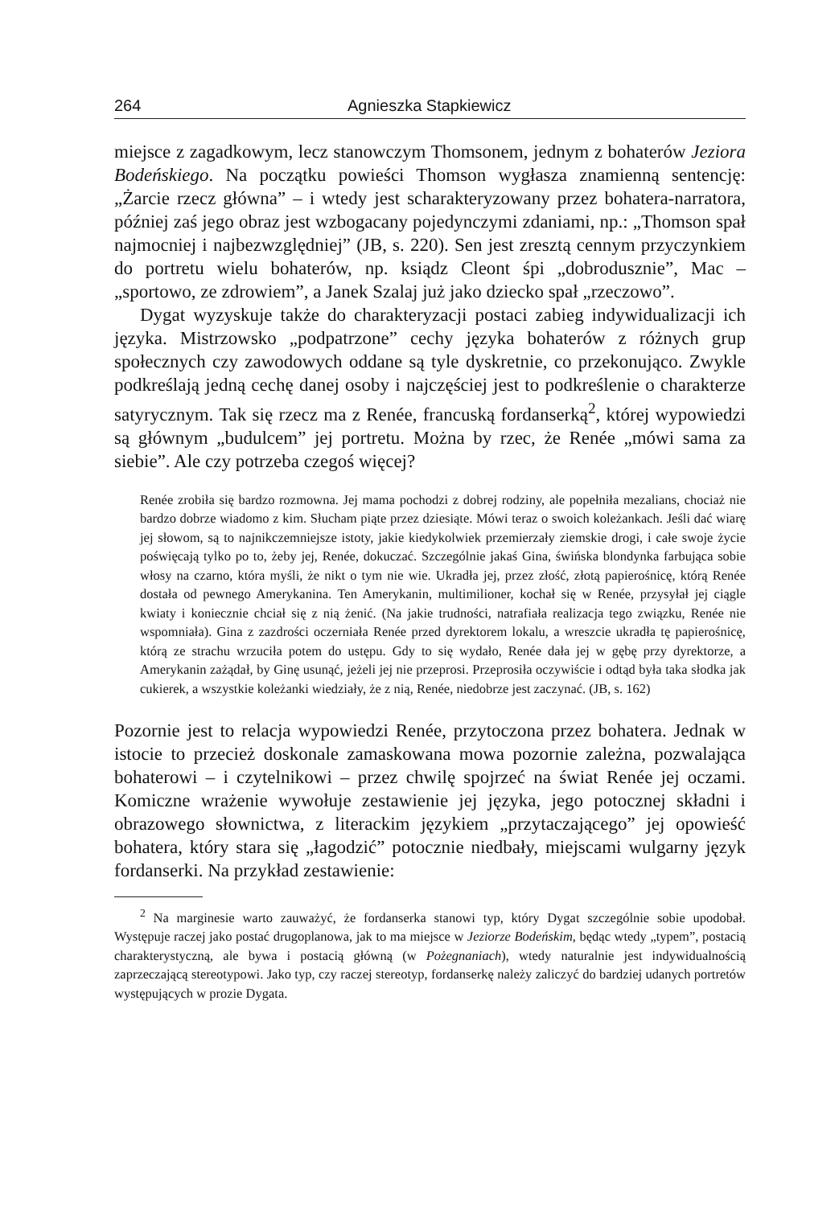264 Agnieszka Stapkiewicz
miejsce z zagadkowym, lecz stanowczym Thomsonem, jednym z bohaterów Jeziora Bodeńskiego. Na początku powieści Thomson wygłasza znamienną sentencję: „Żarcie rzecz główna” – i wtedy jest scharakteryzowany przez bohatera-narratora, później zaś jego obraz jest wzbogacany pojedynczymi zdaniami, np.: „Thomson spał najmocniej i najbezwzględniej” (JB, s. 220). Sen jest zresztą cennym przyczynkiem do portretu wielu bohaterów, np. ksiądz Cleont śpi „dobrodusznie”, Mac – „sportowo, ze zdrowiem”, a Janek Szalaj już jako dziecko spał „rzeczowo”.
Dygat wyzyskuje także do charakteryzacji postaci zabieg indywidualizacji ich języka. Mistrzowsko „podpatrzone” cechy języka bohaterów z różnych grup społecznych czy zawodowych oddane są tyle dyskretnie, co przekonująco. Zwykle podkreślają jedną cechę danej osoby i najczęściej jest to podkreślenie o charakterze satyrycznym. Tak się rzecz ma z Renée, francuską fordanserką<sup>2</sup>, której wypowiedzi są głównym „budulcem” jej portretu. Można by rzec, że Renée „mówi sama za siebie”. Ale czy potrzeba czegoś więcej?
Renée zrobiła się bardzo rozmowna. Jej mama pochodzi z dobrej rodziny, ale popełniła mezalians, chociaż nie bardzo dobrze wiadomo z kim. Słucham piąte przez dziesiąte. Mówi teraz o swoich koleżankach. Jeśli dać wiarę jej słowom, są to najnikczemniejsze istoty, jakie kiedykolwiek przemierzały ziemskie drogi, i całe swoje życie poświęcają tylko po to, żeby jej, Renée, dokuczać. Szczególnie jakaś Gina, świńska blondynka farbująca sobie włosy na czarno, która myśli, że nikt o tym nie wie. Ukradła jej, przez złość, złotą papierośnicę, którą Renée dostała od pewnego Amerykanina. Ten Amerykanin, multimilioner, kochał się w Renée, przysyłał jej ciągle kwiaty i koniecznie chciał się z nią żenić. (Na jakie trudności, natrafiała realizacja tego związku, Renée nie wspomniała). Gina z zazdrości oczerniała Renée przed dyrektorem lokalu, a wreszcie ukradła tę papierośnicę, którą ze strachu wrzuciła potem do ustępu. Gdy to się wydało, Renée dała jej w gębę przy dyrektorze, a Amerykanin zażądał, by Ginę usunąć, jeżeli jej nie przeprosi. Przeprosiła oczywiście i odtąd była taka słodka jak cukierek, a wszystkie koleżanki wiedziały, że z nią, Renée, niedobrze jest zaczynać. (JB, s. 162)
Pozornie jest to relacja wypowiedzi Renée, przytoczona przez bohatera. Jednak w istocie to przecież doskonale zamaskowana mowa pozornie zależna, pozwalająca bohaterowi – i czytelnikowi – przez chwilę spojrzeć na świat Renée jej oczami. Komiczne wrażenie wywołuje zestawienie jej języka, jego potocznej składni i obrazowego słownictwa, z literackim językiem „przytaczającego” jej opowieść bohatera, który stara się „łagodzić” potocznie niedbały, miejscami wulgarny język fordanserki. Na przykład zestawienie:
<sup>2</sup> Na marginesie warto zauważyć, że fordanserka stanowi typ, który Dygat szczególnie sobie upodobał. Występuje raczej jako postać drugoplanowa, jak to ma miejsce w Jeziorze Bodeńskim, będąc wtedy „typem”, postacią charakterystyczną, ale bywa i postacią główną (w Pożegnaniach), wtedy naturalnie jest indywidualnością zaprzeczającą stereotypowi. Jako typ, czy raczej stereotyp, fordanserkę należy zaliczyć do bardziej udanych portretów występujących w prozie Dygata.